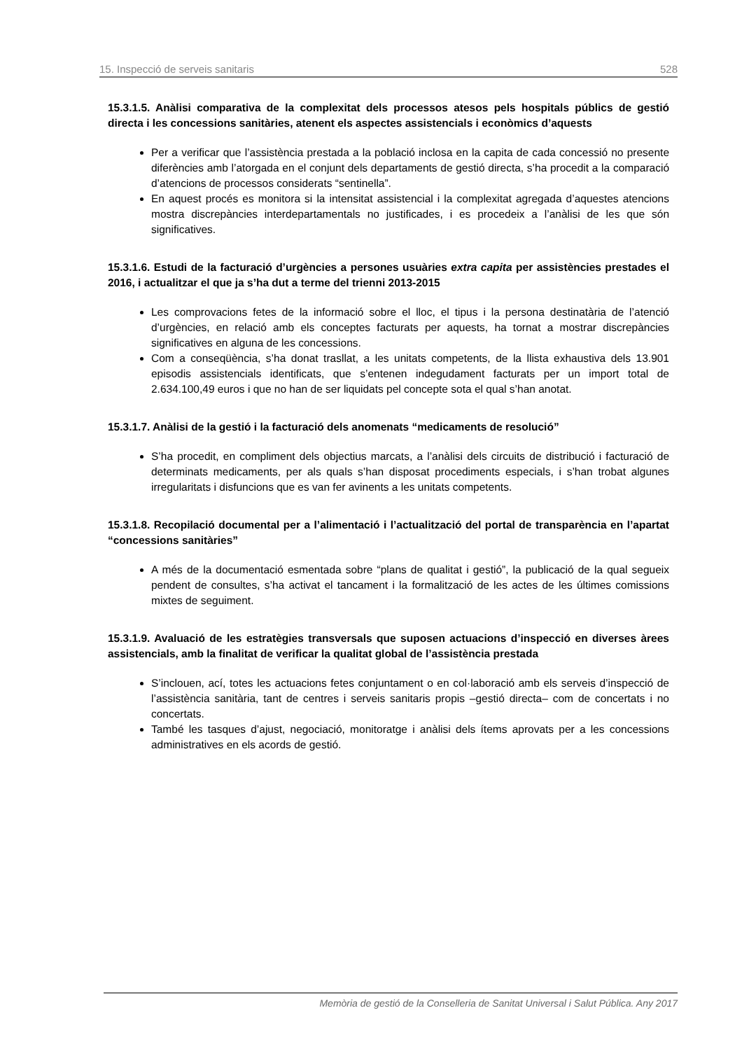15. Inspecció de serveis sanitaris 528
15.3.1.5. Anàlisi comparativa de la complexitat dels processos atesos pels hospitals públics de gestió directa i les concessions sanitàries, atenent els aspectes assistencials i econòmics d’aquests
Per a verificar que l’assistència prestada a la població inclosa en la capita de cada concessió no presente diferències amb l’atorgada en el conjunt dels departaments de gestió directa, s’ha procedit a la comparació d’atencions de processos considerats “sentinella”.
En aquest procés es monitora si la intensitat assistencial i la complexitat agregada d’aquestes atencions mostra discrepàncies interdepartamentals no justificades, i es procedeix a l’anàlisi de les que són significatives.
15.3.1.6. Estudi de la facturació d’urgències a persones usuàries extra capita per assistències prestades el 2016, i actualitzar el que ja s’ha dut a terme del trienni 2013-2015
Les comprovacions fetes de la informació sobre el lloc, el tipus i la persona destinatària de l’atenció d’urgències, en relació amb els conceptes facturats per aquests, ha tornat a mostrar discrepàncies significatives en alguna de les concessions.
Com a conseqüència, s’ha donat trasllat, a les unitats competents, de la llista exhaustiva dels 13.901 episodis assistencials identificats, que s’entenen indegudament facturats per un import total de 2.634.100,49 euros i que no han de ser liquidats pel concepte sota el qual s’han anotat.
15.3.1.7. Anàlisi de la gestió i la facturació dels anomenats “medicaments de resolució”
S’ha procedit, en compliment dels objectius marcats, a l’anàlisi dels circuits de distribució i facturació de determinats medicaments, per als quals s’han disposat procediments especials, i s’han trobat algunes irregularitats i disfuncions que es van fer avinents a les unitats competents.
15.3.1.8. Recopilació documental per a l’alimentació i l’actualització del portal de transparència en l’apartat “concessions sanitàries”
A més de la documentació esmentada sobre “plans de qualitat i gestió”, la publicació de la qual segueix pendent de consultes, s’ha activat el tancament i la formalització de les actes de les últimes comissions mixtes de seguiment.
15.3.1.9. Avaluació de les estratègies transversals que suposen actuacions d’inspecció en diverses àrees assistencials, amb la finalitat de verificar la qualitat global de l’assistència prestada
S’inclouen, ací, totes les actuacions fetes conjuntament o en col·laboració amb els serveis d’inspecció de l’assistència sanitària, tant de centres i serveis sanitaris propis –gestió directa– com de concertats i no concertats.
També les tasques d’ajust, negociació, monitoratge i anàlisi dels ítems aprovats per a les concessions administratives en els acords de gestió.
Memòria de gestió de la Conselleria de Sanitat Universal i Salut Pública. Any 2017